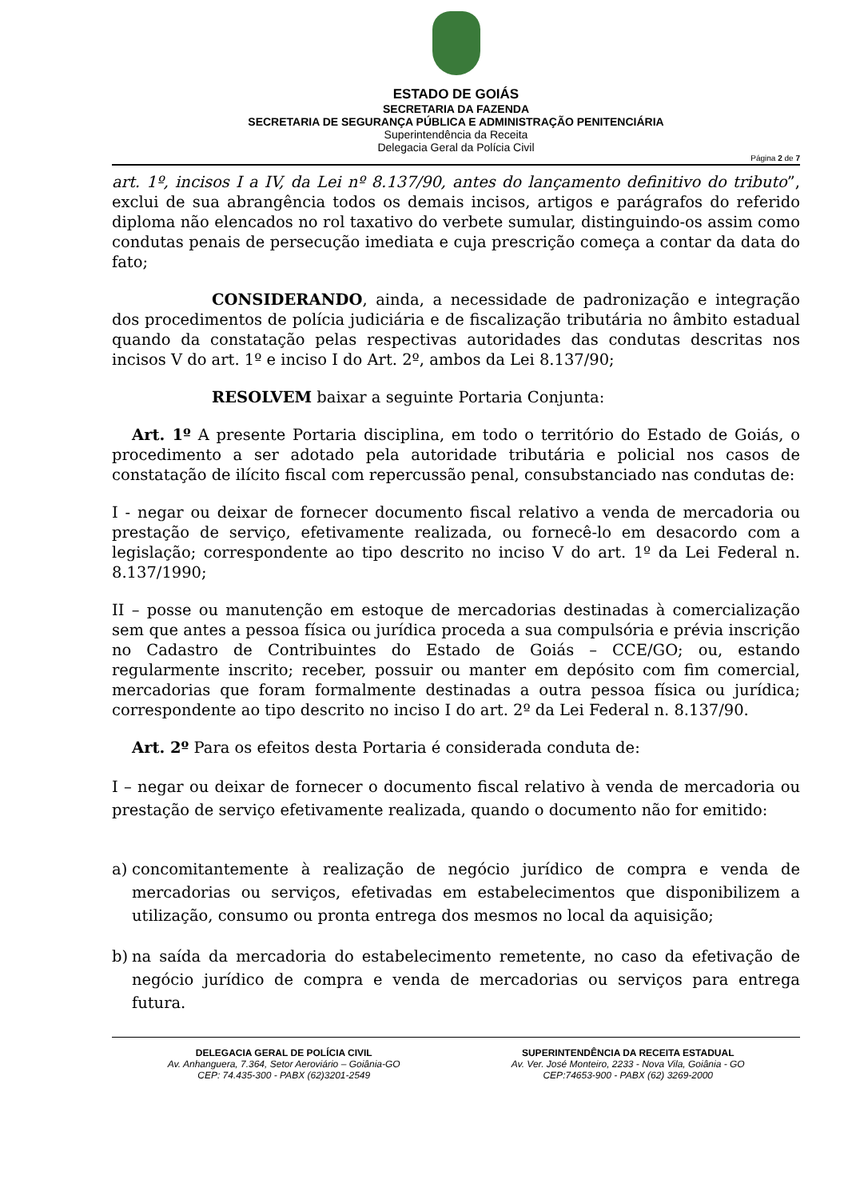ESTADO DE GOIÁS
SECRETARIA DA FAZENDA
SECRETARIA DE SEGURANÇA PÚBLICA E ADMINISTRAÇÃO PENITENCIÁRIA
Superintendência da Receita
Delegacia Geral da Polícia Civil
Página 2 de 7
art. 1º, incisos I a IV, da Lei nº 8.137/90, antes do lançamento definitivo do tributo”, exclui de sua abrangência todos os demais incisos, artigos e parágrafos do referido diploma não elencados no rol taxativo do verbete sumular, distinguindo-os assim como condutas penais de persecução imediata e cuja prescrição começa a contar da data do fato;
CONSIDERANDO, ainda, a necessidade de padronização e integração dos procedimentos de polícia judiciária e de fiscalização tributária no âmbito estadual quando da constatação pelas respectivas autoridades das condutas descritas nos incisos V do art. 1º e inciso I do Art. 2º, ambos da Lei 8.137/90;
RESOLVEM baixar a seguinte Portaria Conjunta:
Art. 1º A presente Portaria disciplina, em todo o território do Estado de Goiás, o procedimento a ser adotado pela autoridade tributária e policial nos casos de constatação de ilícito fiscal com repercussão penal, consubstanciado nas condutas de:
I - negar ou deixar de fornecer documento fiscal relativo a venda de mercadoria ou prestação de serviço, efetivamente realizada, ou fornecê-lo em desacordo com a legislação; correspondente ao tipo descrito no inciso V do art. 1º da Lei Federal n. 8.137/1990;
II – posse ou manutenção em estoque de mercadorias destinadas à comercialização sem que antes a pessoa física ou jurídica proceda a sua compulsória e prévia inscrição no Cadastro de Contribuintes do Estado de Goiás – CCE/GO; ou, estando regularmente inscrito; receber, possuir ou manter em depósito com fim comercial, mercadorias que foram formalmente destinadas a outra pessoa física ou jurídica; correspondente ao tipo descrito no inciso I do art. 2º da Lei Federal n. 8.137/90.
Art. 2º Para os efeitos desta Portaria é considerada conduta de:
I – negar ou deixar de fornecer o documento fiscal relativo à venda de mercadoria ou prestação de serviço efetivamente realizada, quando o documento não for emitido:
a) concomitantemente à realização de negócio jurídico de compra e venda de mercadorias ou serviços, efetivadas em estabelecimentos que disponibilizem a utilização, consumo ou pronta entrega dos mesmos no local da aquisição;
b) na saída da mercadoria do estabelecimento remetente, no caso da efetivação de negócio jurídico de compra e venda de mercadorias ou serviços para entrega futura.
DELEGACIA GERAL DE POLÍCIA CIVIL
Av. Anhanguera, 7.364, Setor Aeroviário – Goiânia-GO
CEP: 74.435-300 - PABX (62)3201-2549
SUPERINTENDÊNCIA DA RECEITA ESTADUAL
Av. Ver. José Monteiro, 2233 - Nova Vila, Goiânia - GO
CEP:74653-900 - PABX (62) 3269-2000